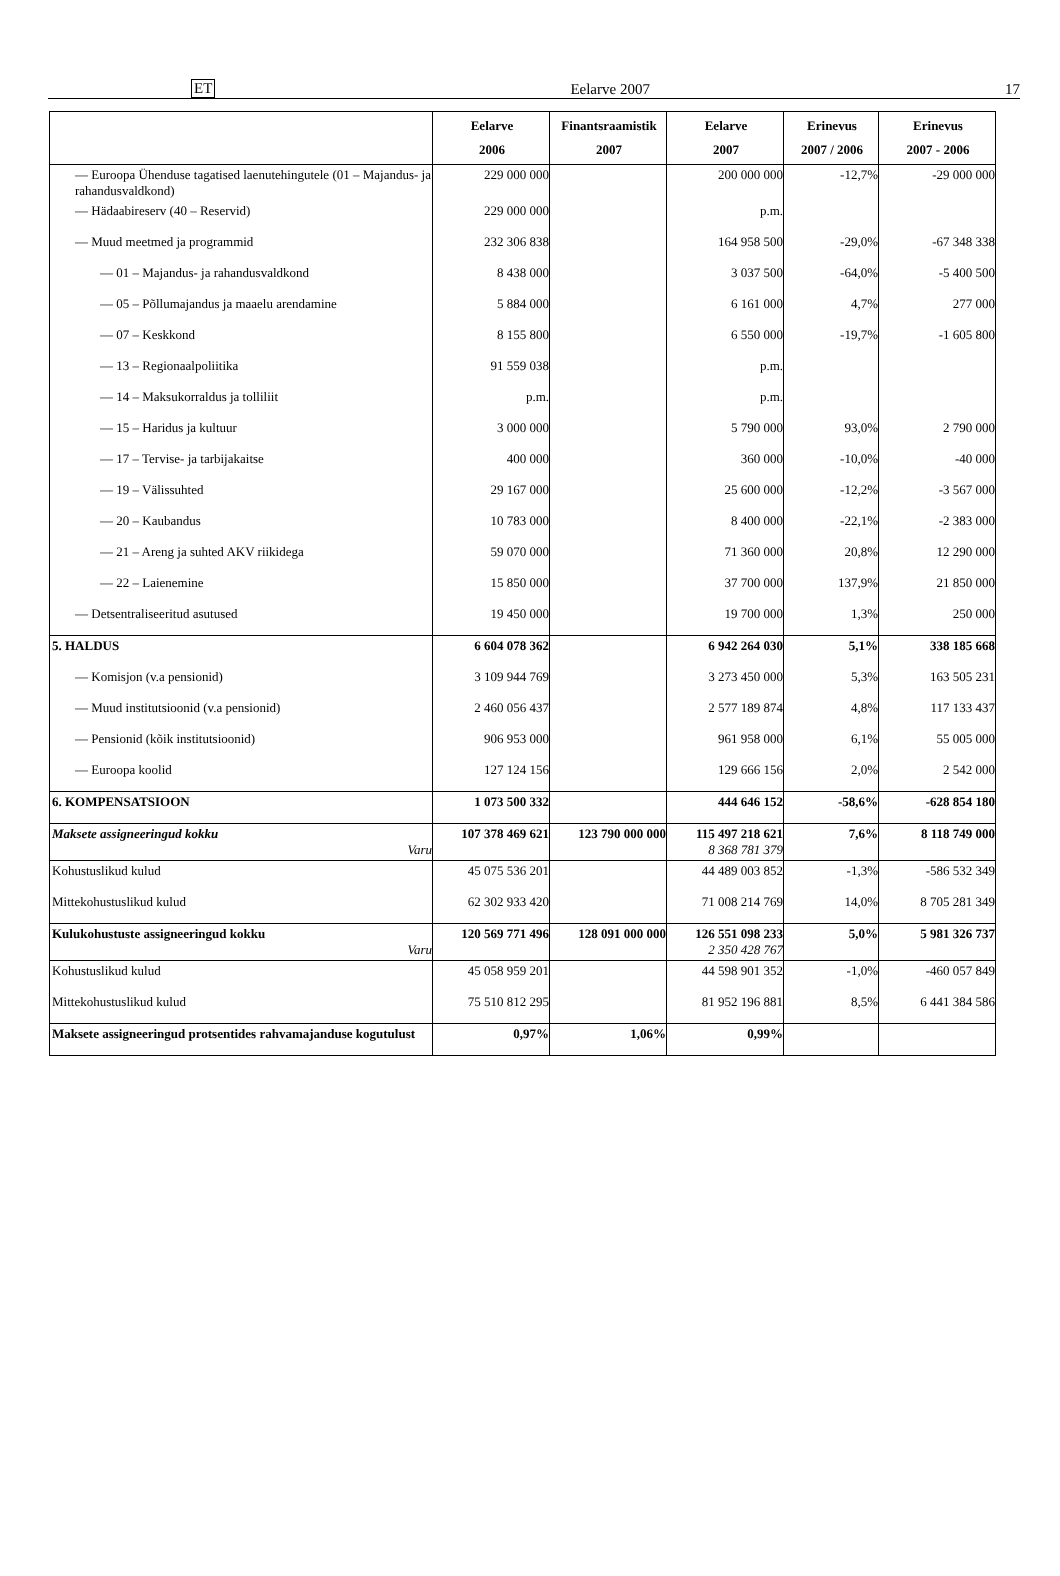ET Eelarve 2007 17
| | Eelarve 2006 | Finantsraamistik 2007 | Eelarve 2007 | Erinevus 2007 / 2006 | Erinevus 2007 - 2006 |
| --- | --- | --- | --- | --- | --- |
| — Euroopa Ühenduse tagatised laenutehingutele (01 – Majandus- ja rahandusvaldkond) | 229 000 000 | | 200 000 000 | -12,7% | -29 000 000 |
| — Hädaabireserv (40 – Reservid) | 229 000 000 | | p.m. | | |
| — Muud meetmed ja programmid | 232 306 838 | | 164 958 500 | -29,0% | -67 348 338 |
| — 01 – Majandus- ja rahandusvaldkond | 8 438 000 | | 3 037 500 | -64,0% | -5 400 500 |
| — 05 – Põllumajandus ja maaelu arendamine | 5 884 000 | | 6 161 000 | 4,7% | 277 000 |
| — 07 – Keskkond | 8 155 800 | | 6 550 000 | -19,7% | -1 605 800 |
| — 13 – Regionaalpoliitika | 91 559 038 | | p.m. | | |
| — 14 – Maksukorraldus ja tolliliit | p.m. | | p.m. | | |
| — 15 – Haridus ja kultuur | 3 000 000 | | 5 790 000 | 93,0% | 2 790 000 |
| — 17 – Tervise- ja tarbijakaitse | 400 000 | | 360 000 | -10,0% | -40 000 |
| — 19 – Välissuhted | 29 167 000 | | 25 600 000 | -12,2% | -3 567 000 |
| — 20 – Kaubandus | 10 783 000 | | 8 400 000 | -22,1% | -2 383 000 |
| — 21 – Areng ja suhted AKV riikidega | 59 070 000 | | 71 360 000 | 20,8% | 12 290 000 |
| — 22 – Laienemine | 15 850 000 | | 37 700 000 | 137,9% | 21 850 000 |
| — Detsentraliseeritud asutused | 19 450 000 | | 19 700 000 | 1,3% | 250 000 |
| 5. HALDUS | 6 604 078 362 | | 6 942 264 030 | 5,1% | 338 185 668 |
| — Komisjon (v.a pensionid) | 3 109 944 769 | | 3 273 450 000 | 5,3% | 163 505 231 |
| — Muud institutsioonid (v.a pensionid) | 2 460 056 437 | | 2 577 189 874 | 4,8% | 117 133 437 |
| — Pensionid (kõik institutsioonid) | 906 953 000 | | 961 958 000 | 6,1% | 55 005 000 |
| — Euroopa koolid | 127 124 156 | | 129 666 156 | 2,0% | 2 542 000 |
| 6. KOMPENSATSIOON | 1 073 500 332 | | 444 646 152 | -58,6% | -628 854 180 |
| Maksete assigneeringud kokku Varu | 107 378 469 621 | 123 790 000 000 | 115 497 218 621 8 368 781 379 | 7,6% | 8 118 749 000 |
| Kohustuslikud kulud | 45 075 536 201 | | 44 489 003 852 | -1,3% | -586 532 349 |
| Mittekohustuslikud kulud | 62 302 933 420 | | 71 008 214 769 | 14,0% | 8 705 281 349 |
| Kulukohustuste assigneeringud kokku Varu | 120 569 771 496 | 128 091 000 000 | 126 551 098 233 2 350 428 767 | 5,0% | 5 981 326 737 |
| Kohustuslikud kulud | 45 058 959 201 | | 44 598 901 352 | -1,0% | -460 057 849 |
| Mittekohustuslikud kulud | 75 510 812 295 | | 81 952 196 881 | 8,5% | 6 441 384 586 |
| Maksete assigneeringud protsentides rahvamajanduse kogutulust | 0,97% | 1,06% | 0,99% | | |